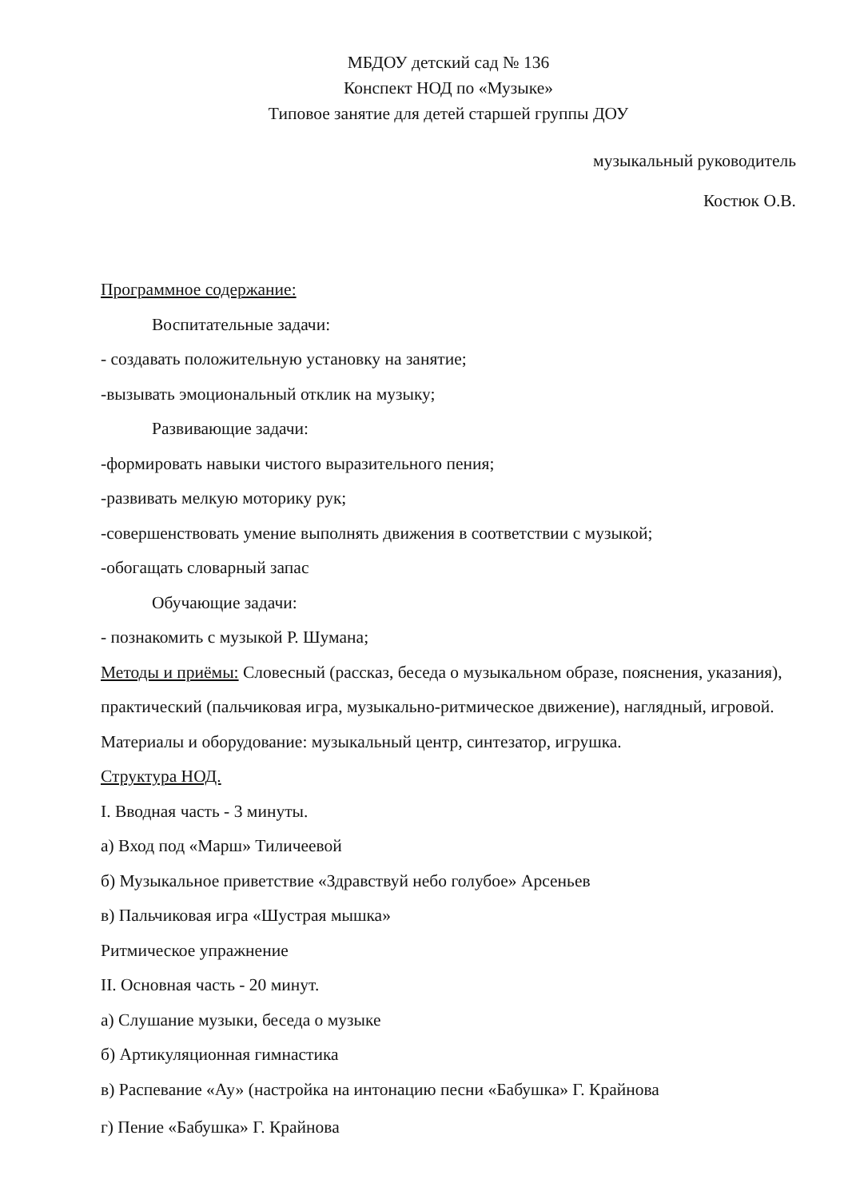МБДОУ детский сад № 136
Конспект НОД по «Музыке»
Типовое занятие для детей старшей группы ДОУ
музыкальный руководитель
Костюк О.В.
Программное содержание:
Воспитательные задачи:
- создавать положительную установку на занятие;
-вызывать эмоциональный отклик на музыку;
Развивающие задачи:
-формировать навыки чистого выразительного пения;
-развивать мелкую моторику рук;
-совершенствовать умение выполнять движения в соответствии с музыкой;
-обогащать словарный запас
Обучающие задачи:
- познакомить с музыкой Р. Шумана;
Методы и приёмы: Словесный (рассказ, беседа о музыкальном образе, пояснения, указания), практический (пальчиковая игра, музыкально-ритмическое движение), наглядный, игровой.
Материалы и оборудование: музыкальный центр, синтезатор, игрушка.
Структура НОД.
I. Вводная часть - 3 минуты.
а) Вход под «Марш» Тиличеевой
б) Музыкальное приветствие «Здравствуй небо голубое» Арсеньев
в) Пальчиковая игра «Шустрая мышка»
Ритмическое упражнение
II. Основная часть - 20 минут.
а) Слушание музыки, беседа о музыке
б) Артикуляционная гимнастика
в) Распевание «Ау» (настройка на интонацию песни «Бабушка» Г. Крайнова
г) Пение «Бабушка» Г. Крайнова